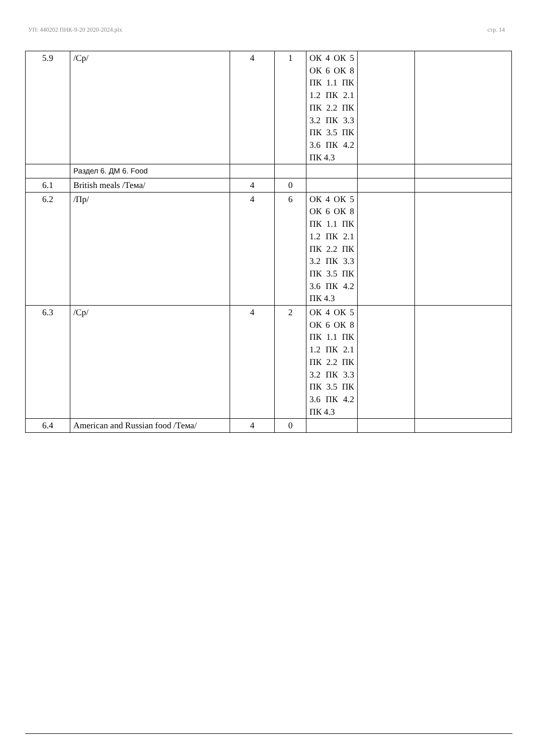УП: 440202 ПНК-9-20 2020-2024.plx стр. 14
| 5.9 | /Ср/ | 4 | 1 | ОК 4 ОК 5 ОК 6 ОК 8 ПК 1.1 ПК 1.2 ПК 2.1 ПК 2.2 ПК 3.2 ПК 3.3 ПК 3.5 ПК 3.6 ПК 4.2 ПК 4.3 | | |
| | Раздел 6. ДМ 6. Food | | | | | |
| 6.1 | British meals /Тема/ | 4 | 0 | | | |
| 6.2 | /Пр/ | 4 | 6 | ОК 4 ОК 5 ОК 6 ОК 8 ПК 1.1 ПК 1.2 ПК 2.1 ПК 2.2 ПК 3.2 ПК 3.3 ПК 3.5 ПК 3.6 ПК 4.2 ПК 4.3 | | |
| 6.3 | /Ср/ | 4 | 2 | ОК 4 ОК 5 ОК 6 ОК 8 ПК 1.1 ПК 1.2 ПК 2.1 ПК 2.2 ПК 3.2 ПК 3.3 ПК 3.5 ПК 3.6 ПК 4.2 ПК 4.3 | | |
| 6.4 | American and Russian food /Тема/ | 4 | 0 | | | |